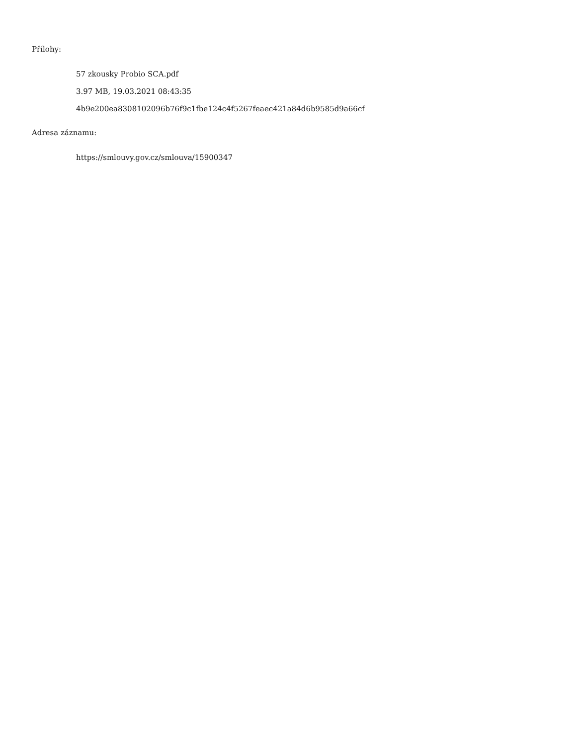Přílohy:
57 zkousky Probio SCA.pdf
3.97 MB, 19.03.2021 08:43:35
4b9e200ea8308102096b76f9c1fbe124c4f5267feaec421a84d6b9585d9a66cf
Adresa záznamu:
https://smlouvy.gov.cz/smlouva/15900347